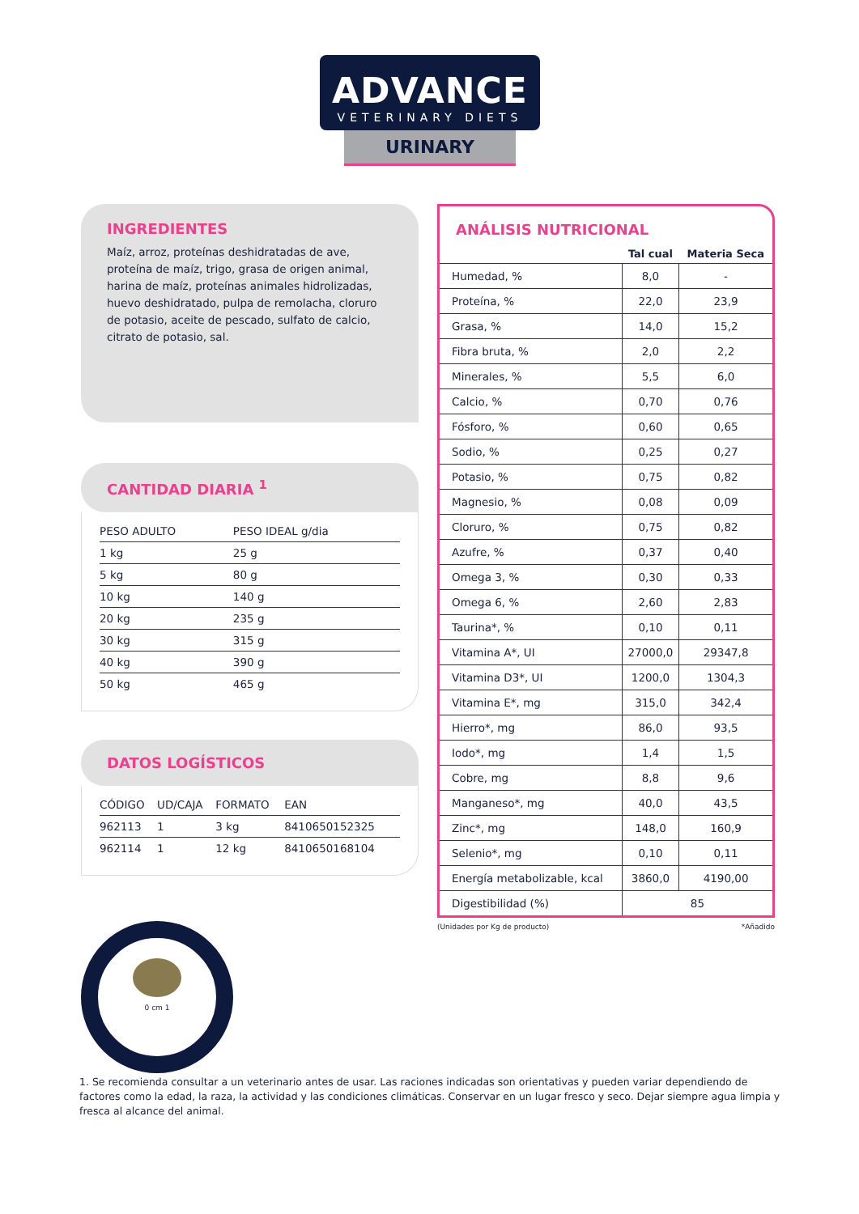ADVANCE
VETERINARY DIETS
URINARY
INGREDIENTES
Maíz, arroz, proteínas deshidratadas de ave, proteína de maíz, trigo, grasa de origen animal, harina de maíz, proteínas animales hidrolizadas, huevo deshidratado, pulpa de remolacha, cloruro de potasio, aceite de pescado, sulfato de calcio, citrato de potasio, sal.
CANTIDAD DIARIA <sup>1</sup>
| PESO ADULTO | PESO IDEAL g/dia |
| --- | --- |
| 1 kg | 25 g |
| 5 kg | 80 g |
| 10 kg | 140 g |
| 20 kg | 235 g |
| 30 kg | 315 g |
| 40 kg | 390 g |
| 50 kg | 465 g |
DATOS LOGÍSTICOS
| CÓDIGO | UD/CAJA | FORMATO | EAN |
| --- | --- | --- | --- |
| 962113 | 1 | 3 kg | 8410650152325 |
| 962114 | 1 | 12 kg | 8410650168104 |
ANÁLISIS NUTRICIONAL
| | Tal cual | Materia Seca |
| --- | --- | --- |
| Humedad, % | 8,0 | - |
| Proteína, % | 22,0 | 23,9 |
| Grasa, % | 14,0 | 15,2 |
| Fibra bruta, % | 2,0 | 2,2 |
| Minerales, % | 5,5 | 6,0 |
| Calcio, % | 0,70 | 0,76 |
| Fósforo, % | 0,60 | 0,65 |
| Sodio, % | 0,25 | 0,27 |
| Potasio, % | 0,75 | 0,82 |
| Magnesio, % | 0,08 | 0,09 |
| Cloruro, % | 0,75 | 0,82 |
| Azufre, % | 0,37 | 0,40 |
| Omega 3, % | 0,30 | 0,33 |
| Omega 6, % | 2,60 | 2,83 |
| Taurina*, % | 0,10 | 0,11 |
| Vitamina A*, UI | 27000,0 | 29347,8 |
| Vitamina D3*, UI | 1200,0 | 1304,3 |
| Vitamina E*, mg | 315,0 | 342,4 |
| Hierro*, mg | 86,0 | 93,5 |
| Iodo*, mg | 1,4 | 1,5 |
| Cobre, mg | 8,8 | 9,6 |
| Manganeso*, mg | 40,0 | 43,5 |
| Zinc*, mg | 148,0 | 160,9 |
| Selenio*, mg | 0,10 | 0,11 |
| Energía metabolizable, kcal | 3860,0 | 4190,00 |
| Digestibilidad (%) | 85 | |
(Unidades por Kg de producto) *Añadido
0 cm 1
1. Se recomienda consultar a un veterinario antes de usar. Las raciones indicadas son orientativas y pueden variar dependiendo de factores como la edad, la raza, la actividad y las condiciones climáticas. Conservar en un lugar fresco y seco. Dejar siempre agua limpia y fresca al alcance del animal.